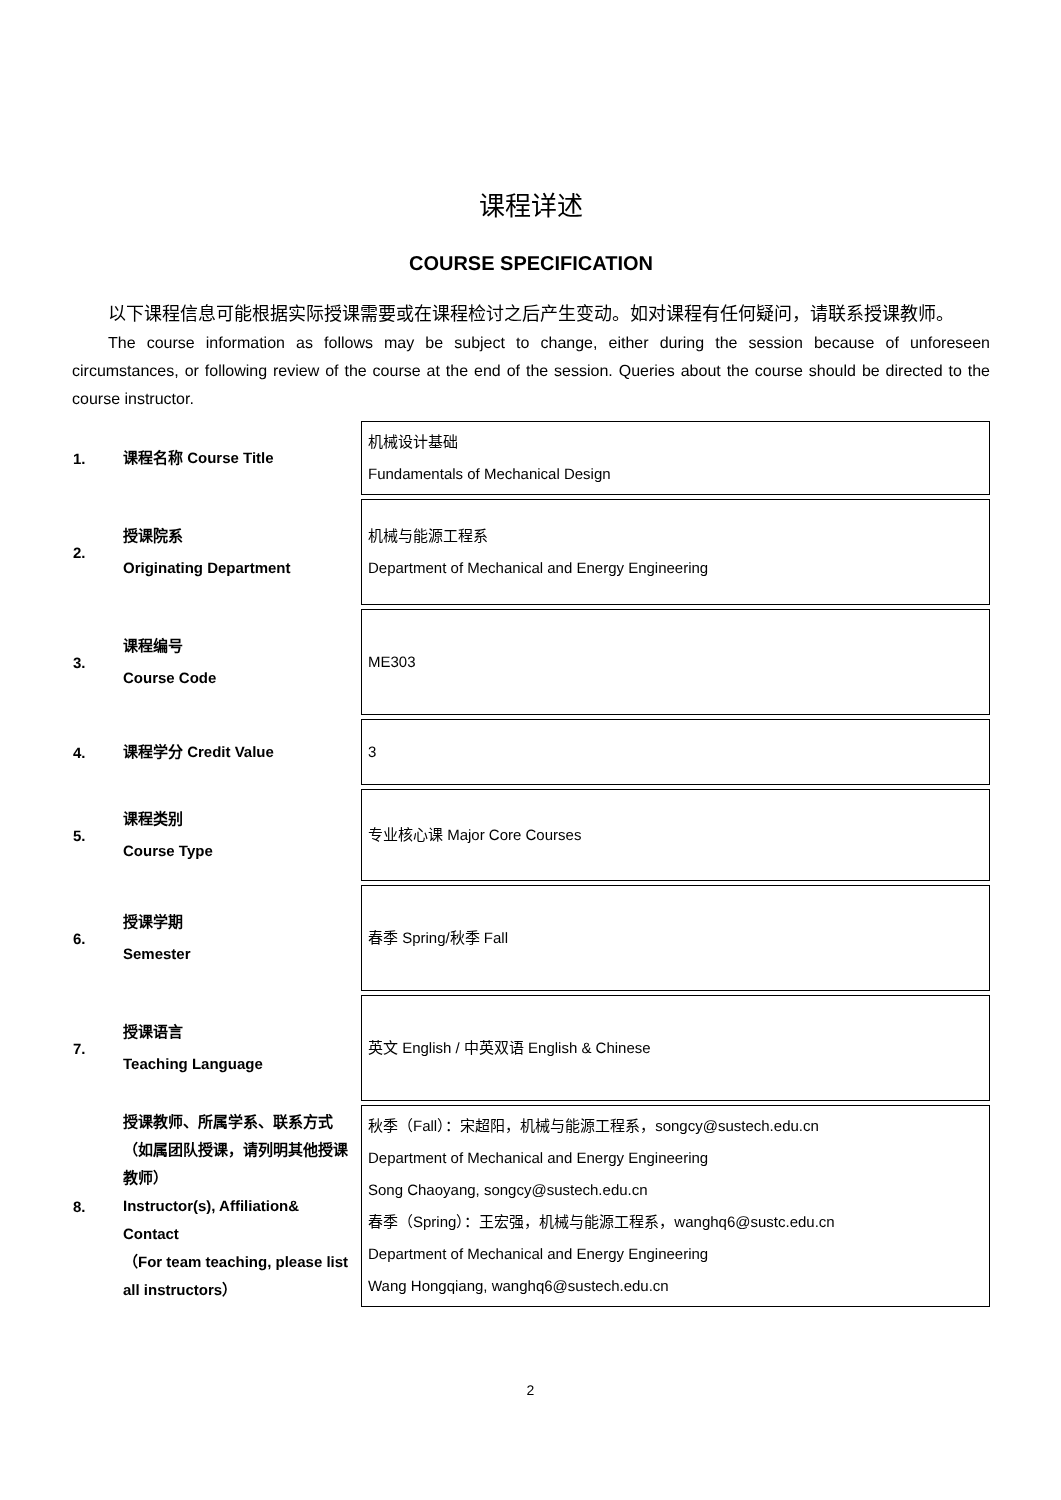课程详述
COURSE SPECIFICATION
以下课程信息可能根据实际授课需要或在课程检讨之后产生变动。如对课程有任何疑问，请联系授课教师。
The course information as follows may be subject to change, either during the session because of unforeseen circumstances, or following review of the course at the end of the session. Queries about the course should be directed to the course instructor.
| 1. | 课程名称 Course Title | 机械设计基础 Fundamentals of Mechanical Design |
| 2. | 授课院系 Originating Department | 机械与能源工程系 Department of Mechanical and Energy Engineering |
| 3. | 课程编号 Course Code | ME303 |
| 4. | 课程学分 Credit Value | 3 |
| 5. | 课程类别 Course Type | 专业核心课 Major Core Courses |
| 6. | 授课学期 Semester | 春季 Spring/秋季 Fall |
| 7. | 授课语言 Teaching Language | 英文 English / 中英双语 English & Chinese |
| 8. | 授课教师、所属学系、联系方式（如属团队授课，请列明其他授课教师） Instructor(s), Affiliation& Contact （For team teaching, please list all instructors） | 秋季（Fall）：宋超阳，机械与能源工程系，songcy@sustech.edu.cn Department of Mechanical and Energy Engineering Song Chaoyang, songcy@sustech.edu.cn 春季（Spring）：王宏强，机械与能源工程系，wanghq6@sustc.edu.cn Department of Mechanical and Energy Engineering Wang Hongqiang, wanghq6@sustech.edu.cn |
2